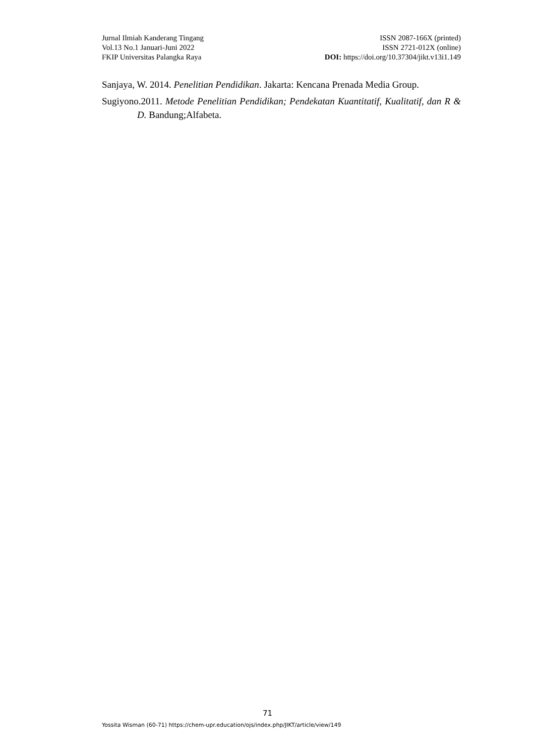Jurnal Ilmiah Kanderang Tingang ISSN 2087-166X (printed)
Vol.13 No.1 Januari-Juni 2022 ISSN 2721-012X (online)
FKIP Universitas Palangka Raya DOI: https://doi.org/10.37304/jikt.v13i1.149
Sanjaya, W. 2014. Penelitian Pendidikan. Jakarta: Kencana Prenada Media Group.
Sugiyono.2011. Metode Penelitian Pendidikan; Pendekatan Kuantitatif, Kualitatif, dan R & D. Bandung;Alfabeta.
71
Yossita Wisman (60-71) https://chem-upr.education/ojs/index.php/JIKT/article/view/149